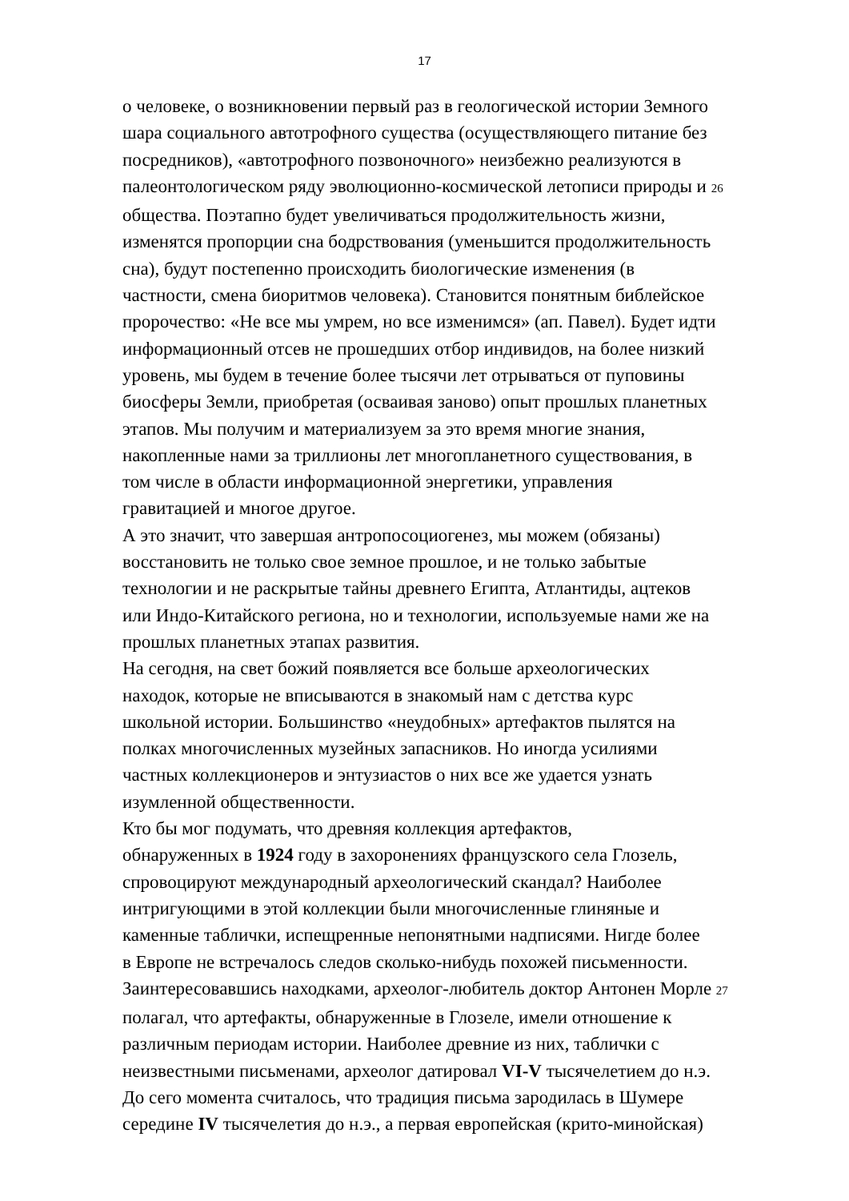17
о человеке, о возникновении первый раз в геологической истории Земного
шара социального автотрофного существа (осуществляющего питание без
посредников), «автотрофного позвоночного» неизбежно реализуются в
палеонтологическом ряду эволюционно-космической летописи природы и 26
общества. Поэтапно будет увеличиваться продолжительность жизни,
изменятся пропорции сна бодрствования (уменьшится продолжительность
сна), будут постепенно происходить биологические изменения (в
частности, смена биоритмов человека). Становится понятным библейское
пророчество: «Не все мы умрем, но все изменимся» (ап. Павел). Будет идти
информационный отсев не прошедших отбор индивидов, на более низкий
уровень, мы будем в течение более тысячи лет отрываться от пуповины
биосферы Земли, приобретая (осваивая заново) опыт прошлых планетных
этапов. Мы получим и материализуем за это время многие знания,
накопленные нами за триллионы лет многопланетного существования, в
том числе в области информационной энергетики, управления
гравитацией и многое другое.
А это значит, что завершая антропосоциогенез, мы можем (обязаны)
восстановить не только свое земное прошлое, и не только забытые
технологии и не раскрытые тайны древнего Египта, Атлантиды, ацтеков
или Индо-Китайского региона, но и технологии, используемые нами же на
прошлых планетных этапах развития.
На сегодня, на свет божий появляется все больше археологических
находок, которые не вписываются в знакомый нам с детства курс
школьной истории. Большинство «неудобных» артефактов пылятся на
полках многочисленных музейных запасников. Но иногда усилиями
частных коллекционеров и энтузиастов о них все же удается узнать
изумленной общественности.
Кто бы мог подумать, что древняя коллекция артефактов,
обнаруженных в 1924 году в захоронениях французского села Глозель,
спровоцируют международный археологический скандал? Наиболее
интригующими в этой коллекции были многочисленные глиняные и
каменные таблички, испещренные непонятными надписями. Нигде более
в Европе не встречалось следов сколько-нибудь похожей письменности.
Заинтересовавшись находками, археолог-любитель доктор Антонен Морле 27
полагал, что артефакты, обнаруженные в Глозеле, имели отношение к
различным периодам истории. Наиболее древние из них, таблички с
неизвестными письменами, археолог датировал VI-V тысячелетием до н.э.
До сего момента считалось, что традиция письма зародилась в Шумере
середине IV тысячелетия до н.э., а первая европейская (крито-минойская)